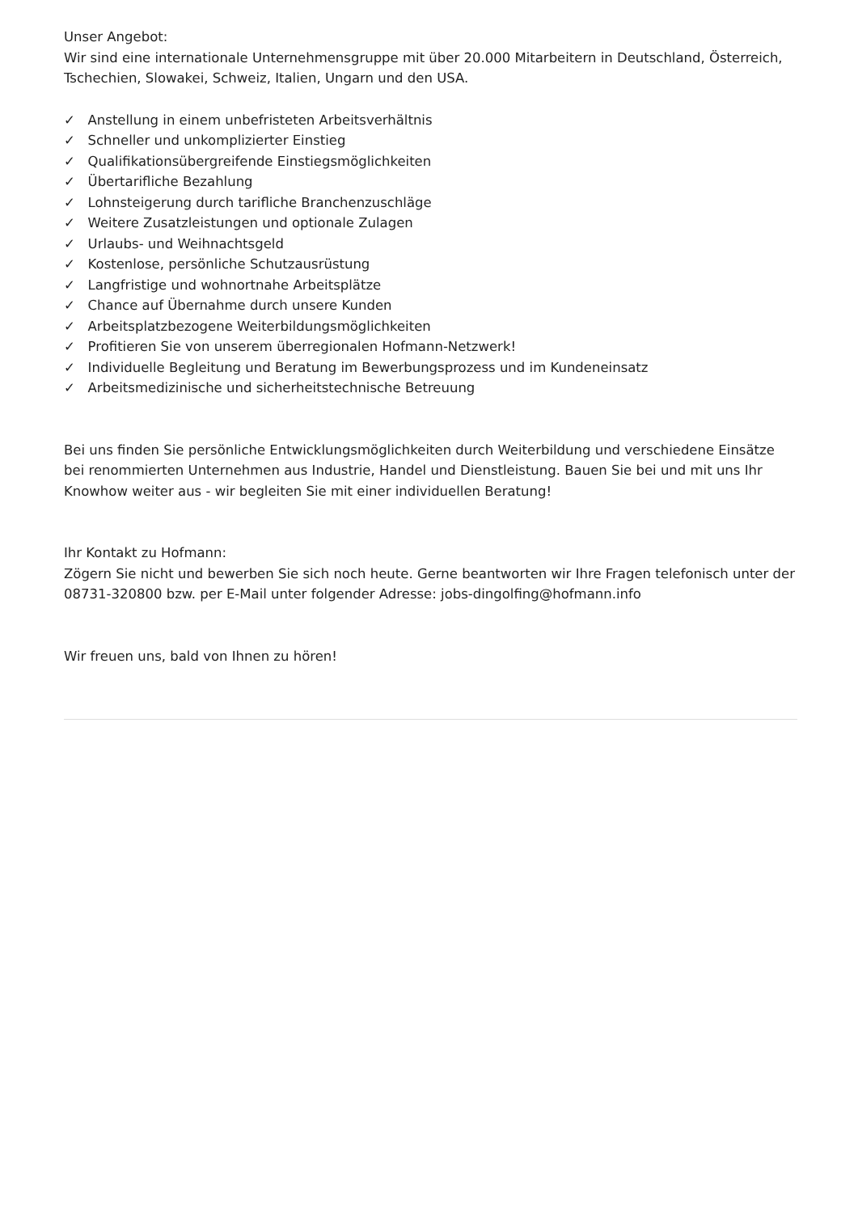Unser Angebot:
Wir sind eine internationale Unternehmensgruppe mit über 20.000 Mitarbeitern in Deutschland, Österreich, Tschechien, Slowakei, Schweiz, Italien, Ungarn und den USA.
✓ Anstellung in einem unbefristeten Arbeitsverhältnis
✓ Schneller und unkomplizierter Einstieg
✓ Qualifikationsübergreifende Einstiegsmöglichkeiten
✓ Übertarifliche Bezahlung
✓ Lohnsteigerung durch tarifliche Branchenzuschläge
✓ Weitere Zusatzleistungen und optionale Zulagen
✓ Urlaubs- und Weihnachtsgeld
✓ Kostenlose, persönliche Schutzausrüstung
✓ Langfristige und wohnortnahe Arbeitsplätze
✓ Chance auf Übernahme durch unsere Kunden
✓ Arbeitsplatzbezogene Weiterbildungsmöglichkeiten
✓ Profitieren Sie von unserem überregionalen Hofmann-Netzwerk!
✓ Individuelle Begleitung und Beratung im Bewerbungsprozess und im Kundeneinsatz
✓ Arbeitsmedizinische und sicherheitstechnische Betreuung
Bei uns finden Sie persönliche Entwicklungsmöglichkeiten durch Weiterbildung und verschiedene Einsätze bei renommierten Unternehmen aus Industrie, Handel und Dienstleistung. Bauen Sie bei und mit uns Ihr Knowhow weiter aus - wir begleiten Sie mit einer individuellen Beratung!
Ihr Kontakt zu Hofmann:
Zögern Sie nicht und bewerben Sie sich noch heute. Gerne beantworten wir Ihre Fragen telefonisch unter der 08731-320800 bzw. per E-Mail unter folgender Adresse: jobs-dingolfing@hofmann.info
Wir freuen uns, bald von Ihnen zu hören!